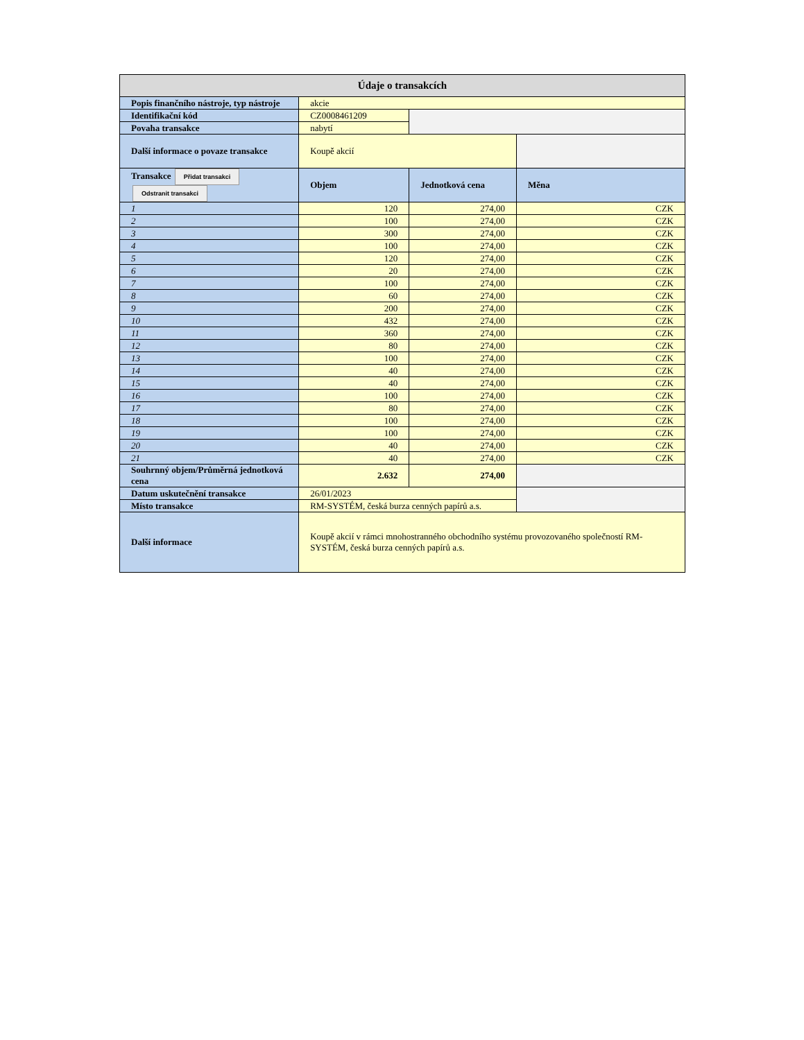| Údaje o transakcích | | | |
| --- | --- | --- | --- |
| Popis finančního nástroje, typ nástroje | akcie | | |
| Identifikační kód | CZ0008461209 | | |
| Povaha transakce | nabytí | | |
| Další informace o povaze transakce | Koupě akcií | | |
| Transakce Přidat transakci Odstranit transakci | Objem | Jednotková cena | Měna |
| 1 | 120 | 274,00 | CZK |
| 2 | 100 | 274,00 | CZK |
| 3 | 300 | 274,00 | CZK |
| 4 | 100 | 274,00 | CZK |
| 5 | 120 | 274,00 | CZK |
| 6 | 20 | 274,00 | CZK |
| 7 | 100 | 274,00 | CZK |
| 8 | 60 | 274,00 | CZK |
| 9 | 200 | 274,00 | CZK |
| 10 | 432 | 274,00 | CZK |
| 11 | 360 | 274,00 | CZK |
| 12 | 80 | 274,00 | CZK |
| 13 | 100 | 274,00 | CZK |
| 14 | 40 | 274,00 | CZK |
| 15 | 40 | 274,00 | CZK |
| 16 | 100 | 274,00 | CZK |
| 17 | 80 | 274,00 | CZK |
| 18 | 100 | 274,00 | CZK |
| 19 | 100 | 274,00 | CZK |
| 20 | 40 | 274,00 | CZK |
| 21 | 40 | 274,00 | CZK |
| Souhrnný objem/Průměrná jednotková cena | 2.632 | 274,00 | |
| Datum uskutečnění transakce | 26/01/2023 | | |
| Místo transakce | RM-SYSTÉM, česká burza cenných papírů a.s. | | |
| Další informace | Koupě akcií v rámci mnohostranného obchodního systému provozovaného společností RM-SYSTÉM, česká burza cenných papírů a.s. | | |